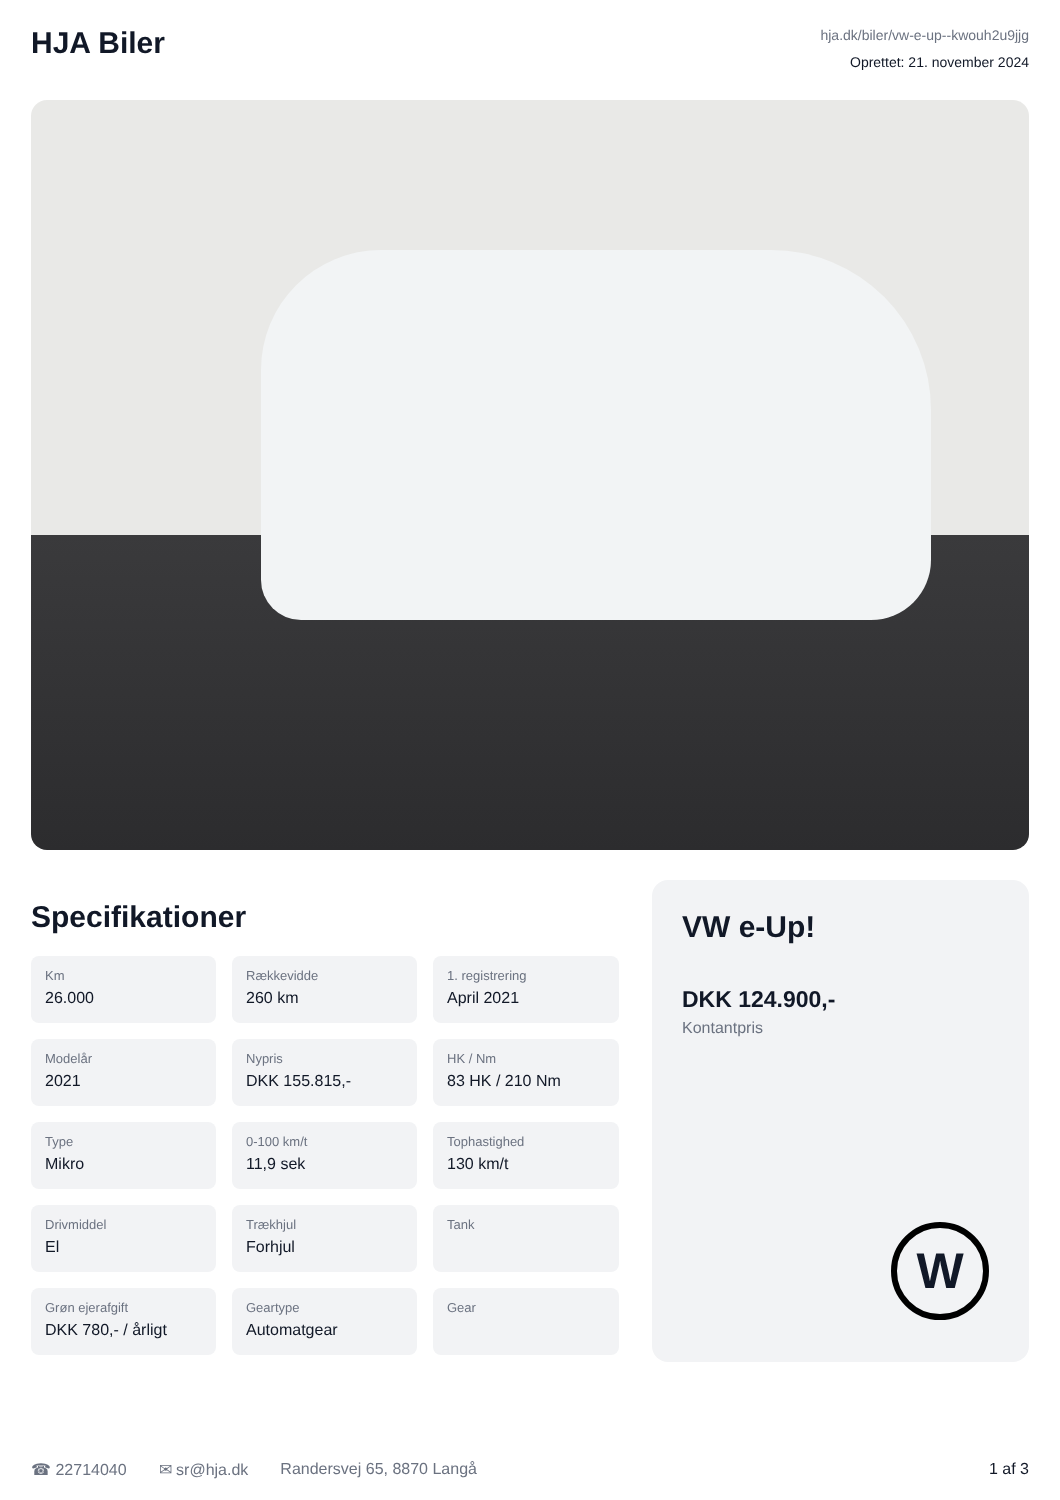HJA Biler
hja.dk/biler/vw-e-up--kwouh2u9jjg
Oprettet: 21. november 2024
Specifikationer
Km
26.000
Rækkevidde
260 km
1. registrering
April 2021
Modelår
2021
Nypris
DKK 155.815,-
HK / Nm
83 HK / 210 Nm
Type
Mikro
0-100 km/t
11,9 sek
Tophastighed
130 km/t
Drivmiddel
El
Trækhjul
Forhjul
Tank
Grøn ejerafgift
DKK 780,- / årligt
Geartype
Automatgear
Gear
VW e-Up!
DKK 124.900,-
Kontantpris
W
☎ 22714040 ✉ sr@hja.dk Randersvej 65, 8870 Langå 1 af 3